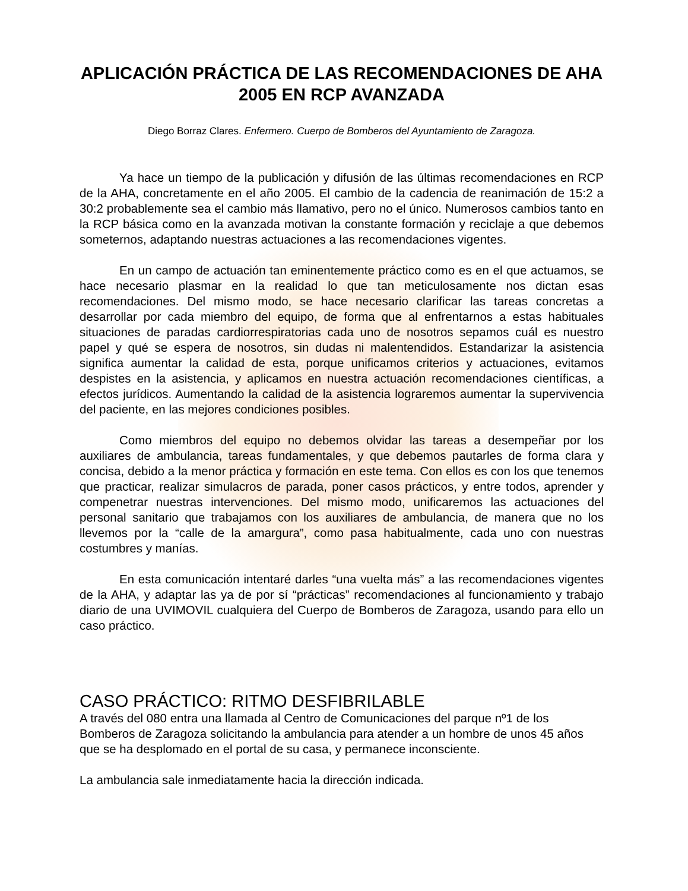APLICACIÓN PRÁCTICA DE LAS RECOMENDACIONES DE AHA 2005 EN RCP AVANZADA
Diego Borraz Clares. Enfermero. Cuerpo de Bomberos del Ayuntamiento de Zaragoza.
Ya hace un tiempo de la publicación y difusión de las últimas recomendaciones en RCP de la AHA, concretamente en el año 2005. El cambio de la cadencia de reanimación de 15:2 a 30:2 probablemente sea el cambio más llamativo, pero no el único. Numerosos cambios tanto en la RCP básica como en la avanzada motivan la constante formación y reciclaje a que debemos someternos, adaptando nuestras actuaciones a las recomendaciones vigentes.
En un campo de actuación tan eminentemente práctico como es en el que actuamos, se hace necesario plasmar en la realidad lo que tan meticulosamente nos dictan esas recomendaciones. Del mismo modo, se hace necesario clarificar las tareas concretas a desarrollar por cada miembro del equipo, de forma que al enfrentarnos a estas habituales situaciones de paradas cardiorrespiratorias cada uno de nosotros sepamos cuál es nuestro papel y qué se espera de nosotros, sin dudas ni malentendidos. Estandarizar la asistencia significa aumentar la calidad de esta, porque unificamos criterios y actuaciones, evitamos despistes en la asistencia, y aplicamos en nuestra actuación recomendaciones científicas, a efectos jurídicos. Aumentando la calidad de la asistencia lograremos aumentar la supervivencia del paciente, en las mejores condiciones posibles.
Como miembros del equipo no debemos olvidar las tareas a desempeñar por los auxiliares de ambulancia, tareas fundamentales, y que debemos pautarles de forma clara y concisa, debido a la menor práctica y formación en este tema. Con ellos es con los que tenemos que practicar, realizar simulacros de parada, poner casos prácticos, y entre todos, aprender y compenetrar nuestras intervenciones. Del mismo modo, unificaremos las actuaciones del personal sanitario que trabajamos con los auxiliares de ambulancia, de manera que no los llevemos por la “calle de la amargura”, como pasa habitualmente, cada uno con nuestras costumbres y manías.
En esta comunicación intentaré darles “una vuelta más” a las recomendaciones vigentes de la AHA, y adaptar las ya de por sí “prácticas” recomendaciones al funcionamiento y trabajo diario de una UVIMOVIL cualquiera del Cuerpo de Bomberos de Zaragoza, usando para ello un caso práctico.
CASO PRÁCTICO: RITMO DESFIBRILABLE
A través del 080 entra una llamada al Centro de Comunicaciones del parque nº1 de los Bomberos de Zaragoza solicitando la ambulancia para atender a un hombre de unos 45 años que se ha desplomado en el portal de su casa, y permanece inconsciente.
La ambulancia sale inmediatamente hacia la dirección indicada.